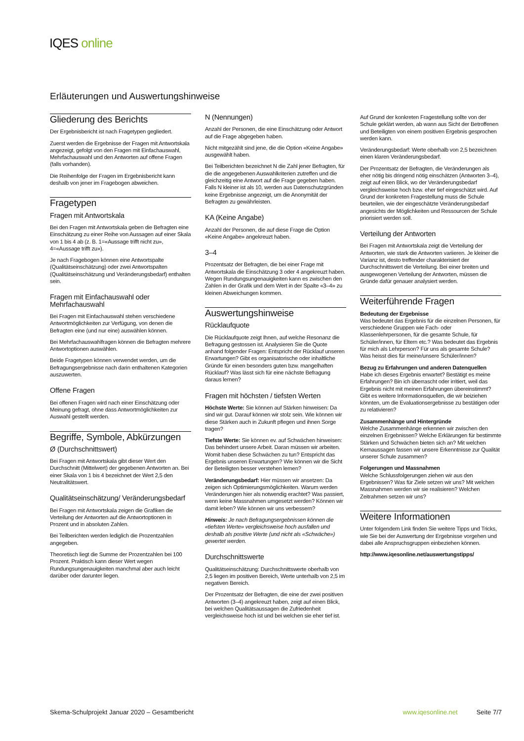IQES online
Erläuterungen und Auswertungshinweise
Gliederung des Berichts
Der Ergebnisbericht ist nach Fragetypen gegliedert.
Zuerst werden die Ergebnisse der Fragen mit Antwortskala angezeigt, gefolgt von den Fragen mit Einfachauswahl, Mehrfachauswahl und den Antworten auf offene Fragen (falls vorhanden).
Die Reihenfolge der Fragen im Ergebnisbericht kann deshalb von jener im Fragebogen abweichen.
Fragetypen
Fragen mit Antwortskala
Bei den Fragen mit Antwortskala geben die Befragten eine Einschätzung zu einer Reihe von Aussagen auf einer Skala von 1 bis 4 ab (z. B. 1=«Aussage trifft nicht zu», 4=«Aussage trifft zu»).
Je nach Fragebogen können eine Antwortspalte (Qualitätseinschätzung) oder zwei Antwortspalten (Qualitätseinschätzung und Veränderungsbedarf) enthalten sein.
Fragen mit Einfachauswahl oder Mehrfachauswahl
Bei Fragen mit Einfachauswahl stehen verschiedene Antwortmöglichkeiten zur Verfügung, von denen die Befragten eine (und nur eine) auswählen können.
Bei Mehrfachauswahlfragen können die Befragten mehrere Antwortoptionen auswählen.
Beide Fragetypen können verwendet werden, um die Befragungsergebnisse nach darin enthaltenen Kategorien auszuwerten.
Offene Fragen
Bei offenen Fragen wird nach einer Einschätzung oder Meinung gefragt, ohne dass Antwortmöglichkeiten zur Auswahl gestellt werden.
Begriffe, Symbole, Abkürzungen
Ø (Durchschnittswert)
Bei Fragen mit Antwortskala gibt dieser Wert den Durchschnitt (Mittelwert) der gegebenen Antworten an. Bei einer Skala von 1 bis 4 bezeichnet der Wert 2,5 den Neutralitätswert.
Qualitätseinschätzung/ Veränderungsbedarf
Bei Fragen mit Antwortskala zeigen die Grafiken die Verteilung der Antworten auf die Antwortoptionen in Prozent und in absoluten Zahlen.
Bei Teilberichten werden lediglich die Prozentzahlen angegeben.
Theoretisch liegt die Summe der Prozentzahlen bei 100 Prozent. Praktisch kann dieser Wert wegen Rundungsungenauigkeiten manchmal aber auch leicht darüber oder darunter liegen.
N (Nennungen)
Anzahl der Personen, die eine Einschätzung oder Antwort auf die Frage abgegeben haben.
Nicht mitgezählt sind jene, die die Option «Keine Angabe» ausgewählt haben.
Bei Teilberichten bezeichnet N die Zahl jener Befragten, für die die angegebenen Auswahlkriterien zutreffen und die gleichzeitig eine Antwort auf die Frage gegeben haben. Falls N kleiner ist als 10, werden aus Datenschutzgründen keine Ergebnisse angezeigt, um die Anonymität der Befragten zu gewährleisten.
KA (Keine Angabe)
Anzahl der Personen, die auf diese Frage die Option «Keine Angabe» angekreuzt haben.
3–4
Prozentsatz der Befragten, die bei einer Frage mit Antwortskala die Einschätzung 3 oder 4 angekreuzt haben. Wegen Rundungsungenauigkeiten kann es zwischen den Zahlen in der Grafik und dem Wert in der Spalte «3–4» zu kleinen Abweichungen kommen.
Auswertungshinweise
Rücklaufquote
Die Rücklaufquote zeigt Ihnen, auf welche Resonanz die Befragung gestossen ist. Analysieren Sie die Quote anhand folgender Fragen: Entspricht der Rücklauf unseren Erwartungen? Gibt es organisatorische oder inhaltliche Gründe für einen besonders guten bzw. mangelhaften Rücklauf? Was lässt sich für eine nächste Befragung daraus lernen?
Fragen mit höchsten / tiefsten Werten
Höchste Werte: Sie können auf Stärken hinweisen: Da sind wir gut. Darauf können wir stolz sein. Wie können wir diese Stärken auch in Zukunft pflegen und ihnen Sorge tragen?
Tiefste Werte: Sie können ev. auf Schwächen hinweisen: Das behindert unsere Arbeit. Daran müssen wir arbeiten. Womit haben diese Schwächen zu tun? Entspricht das Ergebnis unseren Erwartungen? Wie können wir die Sicht der Beteiligten besser verstehen lernen?
Veränderungsbedarf: Hier müssen wir ansetzen: Da zeigen sich Optimierungsmöglichkeiten. Warum werden Veränderungen hier als notwendig erachtet? Was passiert, wenn keine Massnahmen umgesetzt werden? Können wir damit leben? Wie können wir uns verbessern?
Hinweis: Je nach Befragungsergebnissen können die «tiefsten Werte» vergleichsweise hoch ausfallen und deshalb als positive Werte (und nicht als «Schwäche») gewertet werden.
Durchschnittswerte
Qualitätseinschätzung: Durchschnittswerte oberhalb von 2,5 liegen im positiven Bereich, Werte unterhalb von 2,5 im negativen Bereich.
Der Prozentsatz der Befragten, die eine der zwei positiven Antworten (3–4) angekreuzt haben, zeigt auf einen Blick, bei welchen Qualitätsaussagen die Zufriedenheit vergleichsweise hoch ist und bei welchen sie eher tief ist.
Auf Grund der konkreten Fragestellung sollte von der Schule geklärt werden, ab wann aus Sicht der Betroffenen und Beteiligten von einem positiven Ergebnis gesprochen werden kann.
Veränderungsbedarf: Werte oberhalb von 2,5 bezeichnen einen klaren Veränderungsbedarf.
Der Prozentsatz der Befragten, die Veränderungen als eher nötig bis dringend nötig einschätzen (Antworten 3–4), zeigt auf einen Blick, wo der Veränderungsbedarf vergleichsweise hoch bzw. eher tief eingeschätzt wird. Auf Grund der konkreten Fragestellung muss die Schule beurteilen, wie der eingeschätzte Veränderungsbedarf angesichts der Möglichkeiten und Ressourcen der Schule priorisiert werden soll.
Verteilung der Antworten
Bei Fragen mit Antwortskala zeigt die Verteilung der Antworten, wie stark die Antworten variieren. Je kleiner die Varianz ist, desto treffender charakterisiert der Durchschnittswert die Verteilung. Bei einer breiten und ausgewogenen Verteilung der Antworten, müssen die Gründe dafür genauer analysiert werden.
Weiterführende Fragen
Bedeutung der Ergebnisse
Was bedeutet das Ergebnis für die einzelnen Personen, für verschiedene Gruppen wie Fach- oder Klassenlehrpersonen, für die gesamte Schule, für Schüler/innen, für Eltern etc.? Was bedeutet das Ergebnis für mich als Lehrperson? Für uns als gesamte Schule? Was heisst dies für meine/unsere Schüler/innen?
Bezug zu Erfahrungen und anderen Datenquellen
Habe ich dieses Ergebnis erwartet? Bestätigt es meine Erfahrungen? Bin ich überrascht oder irritiert, weil das Ergebnis nicht mit meinen Erfahrungen übereinstimmt? Gibt es weitere Informationsquellen, die wir beiziehen könnten, um die Evaluationsergebnisse zu bestätigen oder zu relativieren?
Zusammenhänge und Hintergründe
Welche Zusammenhänge erkennen wir zwischen den einzelnen Ergebnissen? Welche Erklärungen für bestimmte Stärken und Schwächen bieten sich an? Mit welchen Kernaussagen fassen wir unsere Erkenntnisse zur Qualität unserer Schule zusammen?
Folgerungen und Massnahmen
Welche Schlussfolgerungen ziehen wir aus den Ergebnissen? Was für Ziele setzen wir uns? Mit welchen Massnahmen werden wir sie realisieren? Welchen Zeitrahmen setzen wir uns?
Weitere Informationen
Unter folgendem Link finden Sie weitere Tipps und Tricks, wie Sie bei der Auswertung der Ergebnisse vorgehen und dabei alle Anspruchsgruppen einbeziehen können.
http://www.iqesonline.net/auswertungstipps/
Skema-Schulprojekt Januar 2020 – Gesamtbericht www.iqesonline.net Seite 7/7